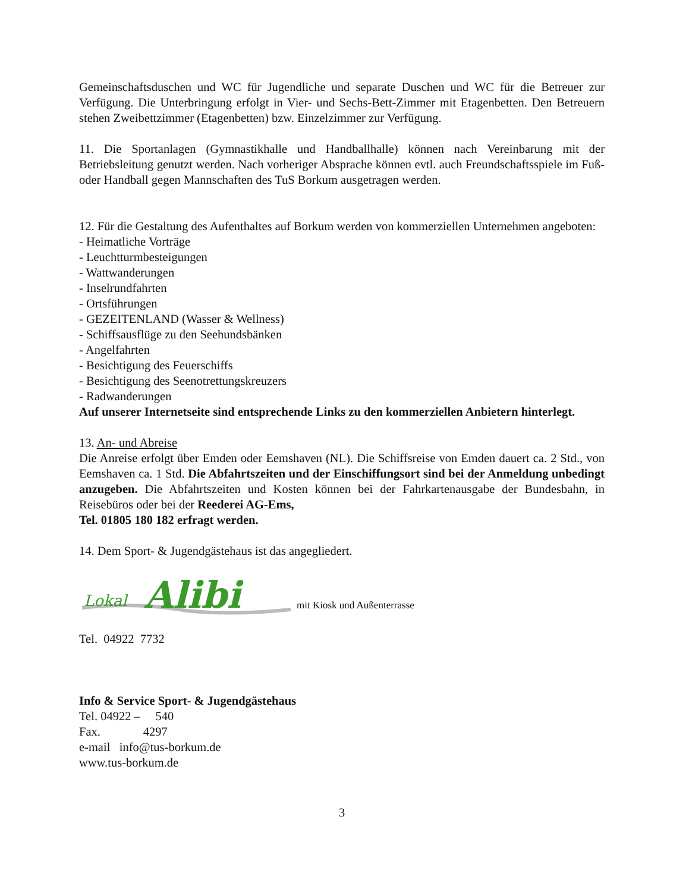Gemeinschaftsduschen und WC für Jugendliche und separate Duschen und WC für die Betreuer zur Verfügung. Die Unterbringung erfolgt in Vier- und Sechs-Bett-Zimmer mit Etagenbetten. Den Betreuern stehen Zweibettzimmer (Etagenbetten) bzw. Einzelzimmer zur Verfügung.
11. Die Sportanlagen (Gymnastikhalle und Handballhalle) können nach Vereinbarung mit der Betriebsleitung genutzt werden. Nach vorheriger Absprache können evtl. auch Freundschaftsspiele im Fuß- oder Handball gegen Mannschaften des TuS Borkum ausgetragen werden.
12. Für die Gestaltung des Aufenthaltes auf Borkum werden von kommerziellen Unternehmen angeboten:
- Heimatliche Vorträge
- Leuchtturmbesteigungen
- Wattwanderungen
- Inselrundfahrten
- Ortsführungen
- GEZEITENLAND (Wasser & Wellness)
- Schiffsausflüge zu den Seehundsbänken
- Angelfahrten
- Besichtigung des Feuerschiffs
- Besichtigung des Seenotrettungskreuzers
- Radwanderungen
Auf unserer Internetseite sind entsprechende Links zu den kommerziellen Anbietern hinterlegt.
13. An- und Abreise
Die Anreise erfolgt über Emden oder Eemshaven (NL). Die Schiffsreise von Emden dauert ca. 2 Std., von Eemshaven ca. 1 Std. Die Abfahrtszeiten und der Einschiffungsort sind bei der Anmeldung unbedingt anzugeben. Die Abfahrtszeiten und Kosten können bei der Fahrkartenausgabe der Bundesbahn, in Reisebüros oder bei der Reederei AG-Ems,
Tel. 01805 180 182 erfragt werden.
14. Dem Sport- & Jugendgästehaus ist das angegliedert.
Lokal
Alibi
mit Kiosk und Außenterrasse
Tel. 04922 7732
Info & Service Sport- & Jugendgästehaus
Tel. 04922 – 540
Fax. 4297
e-mail info@tus-borkum.de
www.tus-borkum.de
3